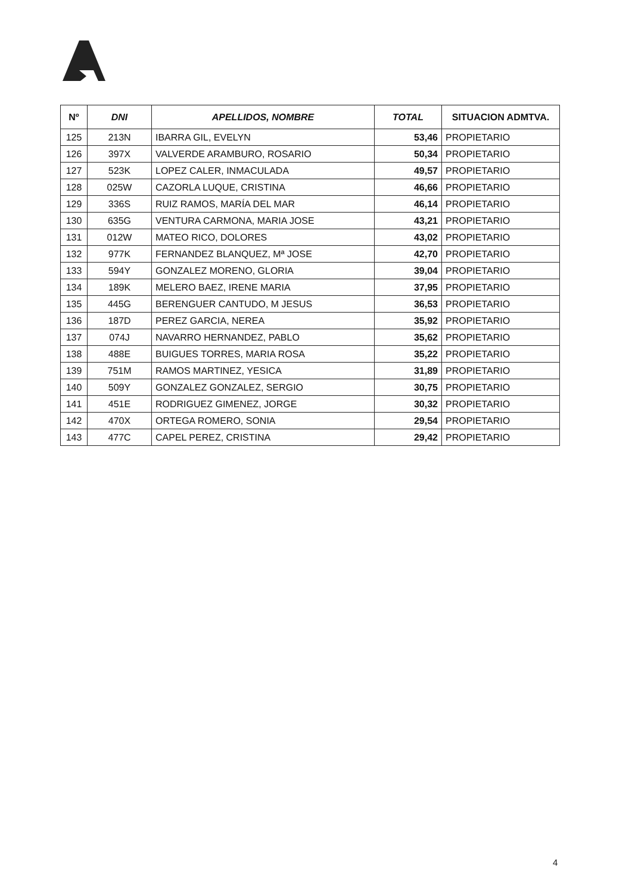| Nº | DNI | APELLIDOS, NOMBRE | TOTAL | SITUACION ADMTVA. |
| --- | --- | --- | --- | --- |
| 125 | 213N | IBARRA GIL, EVELYN | 53,46 | PROPIETARIO |
| 126 | 397X | VALVERDE ARAMBURO, ROSARIO | 50,34 | PROPIETARIO |
| 127 | 523K | LOPEZ CALER, INMACULADA | 49,57 | PROPIETARIO |
| 128 | 025W | CAZORLA LUQUE, CRISTINA | 46,66 | PROPIETARIO |
| 129 | 336S | RUIZ RAMOS, MARÍA DEL MAR | 46,14 | PROPIETARIO |
| 130 | 635G | VENTURA CARMONA, MARIA JOSE | 43,21 | PROPIETARIO |
| 131 | 012W | MATEO RICO, DOLORES | 43,02 | PROPIETARIO |
| 132 | 977K | FERNANDEZ BLANQUEZ, Mª JOSE | 42,70 | PROPIETARIO |
| 133 | 594Y | GONZALEZ MORENO, GLORIA | 39,04 | PROPIETARIO |
| 134 | 189K | MELERO BAEZ, IRENE MARIA | 37,95 | PROPIETARIO |
| 135 | 445G | BERENGUER CANTUDO, M JESUS | 36,53 | PROPIETARIO |
| 136 | 187D | PEREZ GARCIA, NEREA | 35,92 | PROPIETARIO |
| 137 | 074J | NAVARRO HERNANDEZ, PABLO | 35,62 | PROPIETARIO |
| 138 | 488E | BUIGUES TORRES, MARIA ROSA | 35,22 | PROPIETARIO |
| 139 | 751M | RAMOS MARTINEZ, YESICA | 31,89 | PROPIETARIO |
| 140 | 509Y | GONZALEZ GONZALEZ, SERGIO | 30,75 | PROPIETARIO |
| 141 | 451E | RODRIGUEZ GIMENEZ, JORGE | 30,32 | PROPIETARIO |
| 142 | 470X | ORTEGA ROMERO, SONIA | 29,54 | PROPIETARIO |
| 143 | 477C | CAPEL PEREZ, CRISTINA | 29,42 | PROPIETARIO |
4